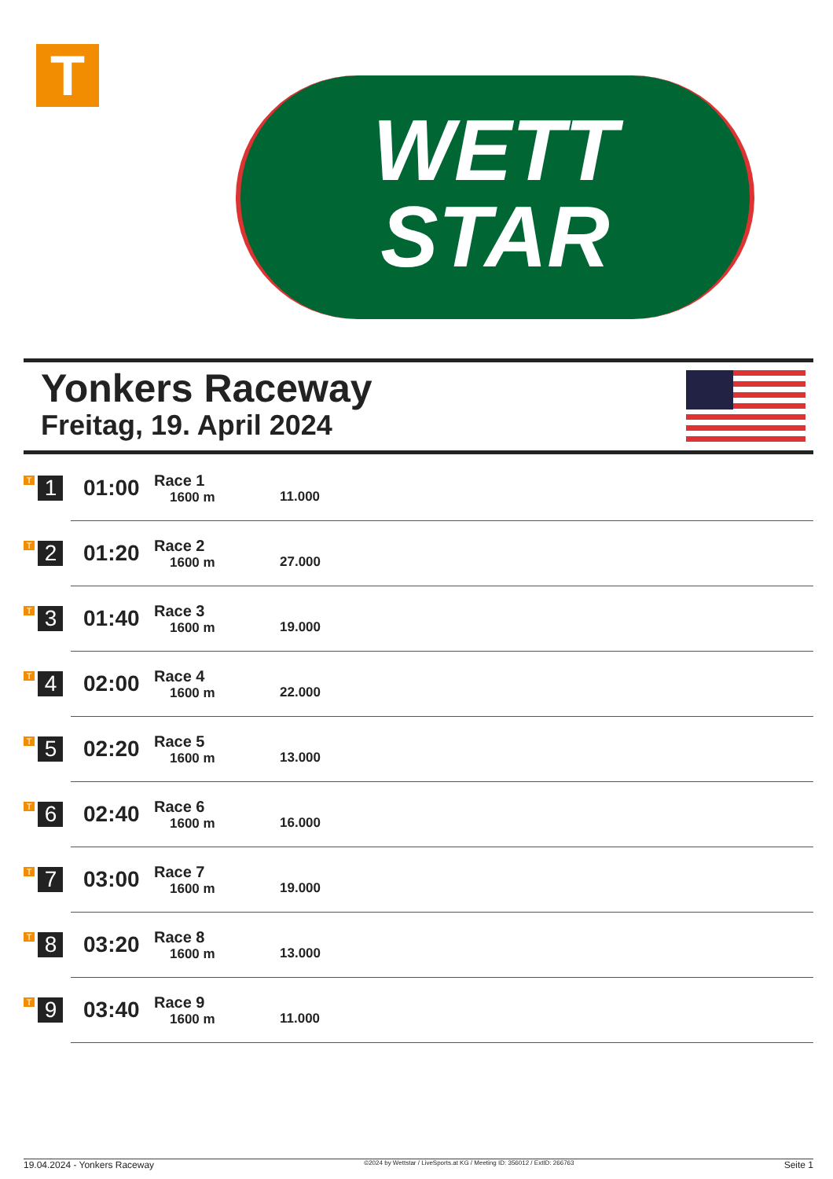T
WETT
STAR
Yonkers Raceway
Freitag, 19. April 2024
| T 1 | 01:00 | Race 1 1600 m | 11.000 |
| T 2 | 01:20 | Race 2 1600 m | 27.000 |
| T 3 | 01:40 | Race 3 1600 m | 19.000 |
| T 4 | 02:00 | Race 4 1600 m | 22.000 |
| T 5 | 02:20 | Race 5 1600 m | 13.000 |
| T 6 | 02:40 | Race 6 1600 m | 16.000 |
| T 7 | 03:00 | Race 7 1600 m | 19.000 |
| T 8 | 03:20 | Race 8 1600 m | 13.000 |
| T 9 | 03:40 | Race 9 1600 m | 11.000 |
19.04.2024 - Yonkers Raceway ©2024 by Wettstar / LiveSports.at KG / Meeting ID: 356012 / ExtID: 266763 Seite 1